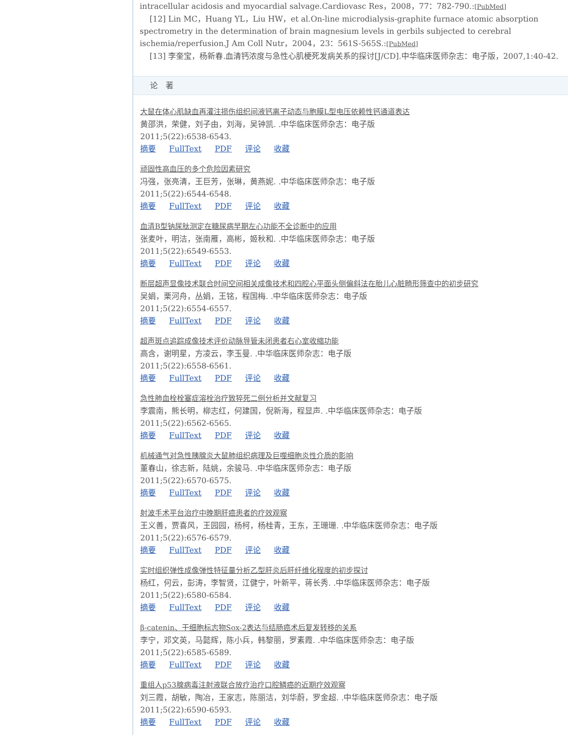intracellular acidosis and myocardial salvage.Cardiovasc Res，2008，77：782-790.:[PubMed]
[12] Lin MC，Huang YL，Liu HW，et al.On-line microdialysis-graphite furnace atomic absorption spectrometry in the determination of brain magnesium levels in gerbils subjected to cerebral ischemia/reperfusion.J Am Coll Nutr，2004，23：561S-565S.:[PubMed]
[13] 李奎宝，杨新春.血清钙浓度与急性心肌梗死发病关系的探讨[J/CD].中华临床医师杂志：电子版，2007,1:40-42.
论　著
大鼠在体心肌缺血再灌注损伤组织间液钙离子动态与胞膜L型电压依赖性钙通道表达
黄邵洪，荣健，刘子由，刘海，吴钟凯. .中华临床医师杂志：电子版
2011;5(22):6538-6543.
摘要 FullText PDF 评论 收藏
顽固性高血压的多个危险因素研究
冯强，张亮清，王巨芳，张琳，黄燕妮. .中华临床医师杂志：电子版
2011;5(22):6544-6548.
摘要 FullText PDF 评论 收藏
血清B型钠尿肽测定在糖尿病早期左心功能不全诊断中的应用
张麦叶，明洁，张南雁，高彬，姬秋和. .中华临床医师杂志：电子版
2011;5(22):6549-6553.
摘要 FullText PDF 评论 收藏
断层超声显像技术联合时间空间相关成像技术和四腔心平面头侧偏斜法在胎儿心脏畸形筛查中的初步研究
吴娟，栗河舟，丛娟，王铭，程国梅. .中华临床医师杂志：电子版
2011;5(22):6554-6557.
摘要 FullText PDF 评论 收藏
超声斑点追踪成像技术评价动脉导管未闭患者右心室收缩功能
高含，谢明星，方凌云，李玉曼. .中华临床医师杂志：电子版
2011;5(22):6558-6561.
摘要 FullText PDF 评论 收藏
急性肺血栓栓塞症溶栓治疗致猝死二例分析并文献复习
李震南，熊长明，柳志红，何建国，倪新海，程显声. .中华临床医师杂志：电子版
2011;5(22):6562-6565.
摘要 FullText PDF 评论 收藏
机械通气对急性胰腺炎大鼠肺组织病理及巨噬细胞炎性介质的影响
董春山，徐志新，陆姚，余骏马. .中华临床医师杂志：电子版
2011;5(22):6570-6575.
摘要 FullText PDF 评论 收藏
射波手术平台治疗中晚期肝癌患者的疗效观察
王义善，贾喜风，王园园，杨柯，杨桂青，王东，王珊珊. .中华临床医师杂志：电子版
2011;5(22):6576-6579.
摘要 FullText PDF 评论 收藏
实时组织弹性成像弹性特征量分析乙型肝炎后肝纤维化程度的初步探讨
杨红，何云，彭涛，李智贤，江健宁，叶新平，蒋长秀. .中华临床医师杂志：电子版
2011;5(22):6580-6584.
摘要 FullText PDF 评论 收藏
β-catenin、干细胞标志物Sox-2表达与结肠癌术后复发转移的关系
李宁，邓文英，马懿辉，陈小兵，韩黎丽，罗素霞. .中华临床医师杂志：电子版
2011;5(22):6585-6589.
摘要 FullText PDF 评论 收藏
重组人p53腺病毒注射液联合放疗治疗口腔鳞癌的近期疗效观察
刘三霞，胡敏，陶冶，王家志，陈丽洁，刘华蔚，罗金超. .中华临床医师杂志：电子版
2011;5(22):6590-6593.
摘要 FullText PDF 评论 收藏